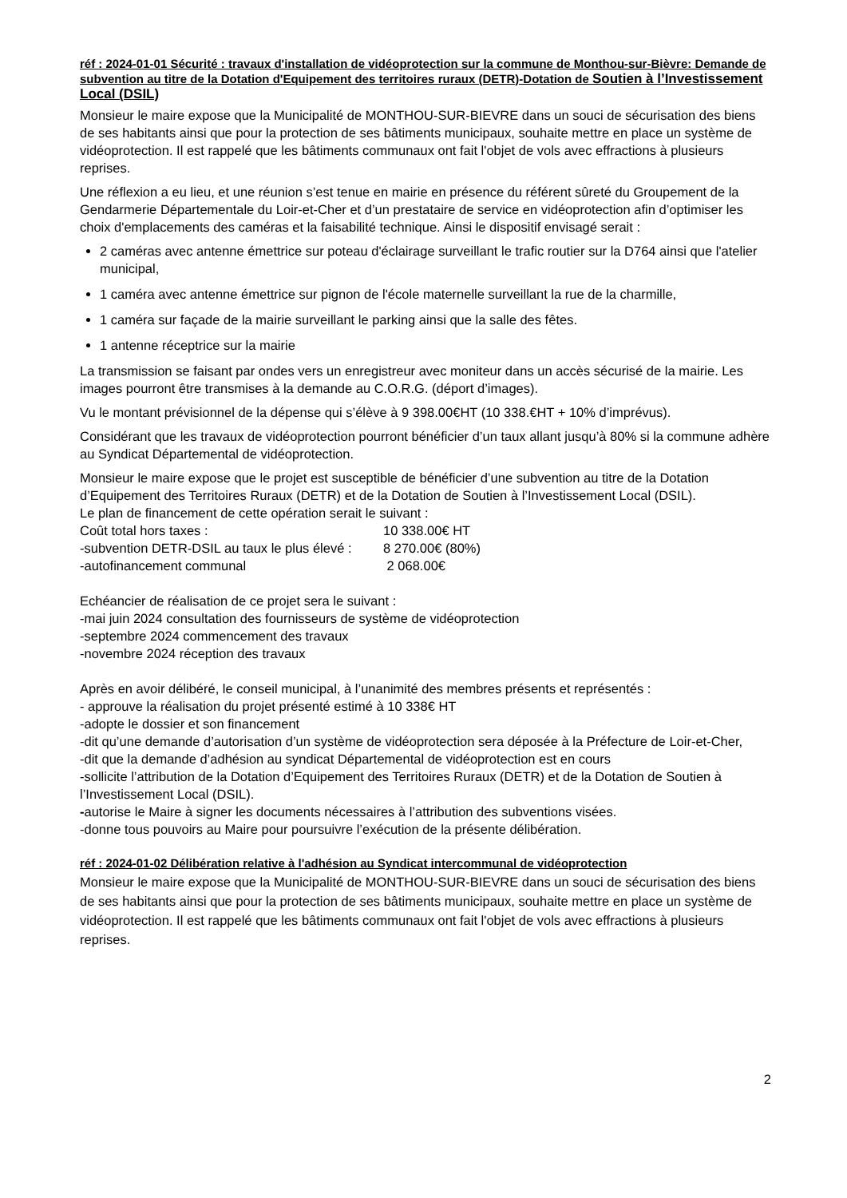réf : 2024-01-01 Sécurité : travaux d'installation de vidéoprotection sur la commune de Monthou-sur-Bièvre: Demande de subvention au titre de la Dotation d'Equipement des territoires ruraux (DETR)-Dotation de Soutien à l’Investissement Local (DSIL)
Monsieur le maire expose que la Municipalité de MONTHOU-SUR-BIEVRE dans un souci de sécurisation des biens de ses habitants ainsi que pour la protection de ses bâtiments municipaux, souhaite mettre en place un système de vidéoprotection. Il est rappelé que les bâtiments communaux ont fait l'objet de vols avec effractions à plusieurs reprises.
Une réflexion a eu lieu, et une réunion s’est tenue en mairie en présence du référent sûreté du Groupement de la Gendarmerie Départementale du Loir-et-Cher et d’un prestataire de service en vidéoprotection afin d’optimiser les choix d'emplacements des caméras et la faisabilité technique. Ainsi le dispositif envisagé serait :
2 caméras avec antenne émettrice sur poteau d'éclairage surveillant le trafic routier sur la D764 ainsi que l'atelier municipal,
1 caméra avec antenne émettrice sur pignon de l'école maternelle surveillant la rue de la charmille,
1 caméra sur façade de la mairie surveillant le parking ainsi que la salle des fêtes.
1 antenne réceptrice sur la mairie
La transmission se faisant par ondes vers un enregistreur avec moniteur dans un accès sécurisé de la mairie. Les images pourront être transmises à la demande au C.O.R.G. (déport d’images).
Vu le montant prévisionnel de la dépense qui s’élève à 9 398.00€HT (10 338.€HT + 10% d’imprévus).
Considérant que les travaux de vidéoprotection pourront bénéficier d’un taux allant jusqu’à 80% si la commune adhère au Syndicat Départemental de vidéoprotection.
Monsieur le maire expose que le projet est susceptible de bénéficier d’une subvention au titre de la Dotation d’Equipement des Territoires Ruraux (DETR) et de la Dotation de Soutien à l’Investissement Local (DSIL).
Le plan de financement de cette opération serait le suivant :
Coût total hors taxes : 10 338.00€ HT
-subvention DETR-DSIL au taux le plus élevé : 8 270.00€ (80%)
-autofinancement communal 2 068.00€
Echéancier de réalisation de ce projet sera le suivant :
-mai juin 2024 consultation des fournisseurs de système de vidéoprotection
-septembre 2024 commencement des travaux
-novembre 2024 réception des travaux
Après en avoir délibéré, le conseil municipal, à l’unanimité des membres présents et représentés :
- approuve la réalisation du projet présenté estimé à 10 338€ HT
-adopte le dossier et son financement
-dit qu’une demande d’autorisation d’un système de vidéoprotection sera déposée à la Préfecture de Loir-et-Cher,
-dit que la demande d’adhésion au syndicat Départemental de vidéoprotection est en cours
-sollicite l’attribution de la Dotation d’Equipement des Territoires Ruraux (DETR) et de la Dotation de Soutien à l’Investissement Local (DSIL).
-autorise le Maire à signer les documents nécessaires à l’attribution des subventions visées.
-donne tous pouvoirs au Maire pour poursuivre l’exécution de la présente délibération.
réf : 2024-01-02 Délibération relative à l'adhésion au Syndicat intercommunal de vidéoprotection
Monsieur le maire expose que la Municipalité de MONTHOU-SUR-BIEVRE dans un souci de sécurisation des biens de ses habitants ainsi que pour la protection de ses bâtiments municipaux, souhaite mettre en place un système de vidéoprotection. Il est rappelé que les bâtiments communaux ont fait l'objet de vols avec effractions à plusieurs reprises.
2